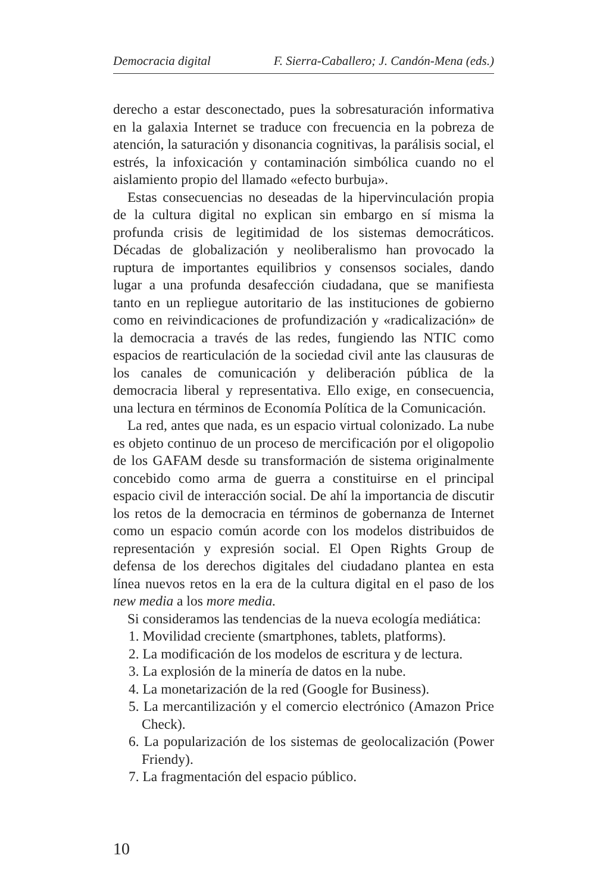Democracia digital F. Sierra-Caballero; J. Candón-Mena (eds.)
derecho a estar desconectado, pues la sobresaturación informativa en la galaxia Internet se traduce con frecuencia en la pobreza de atención, la saturación y disonancia cognitivas, la parálisis social, el estrés, la infoxicación y contaminación simbólica cuando no el aislamiento propio del llamado «efecto burbuja».
Estas consecuencias no deseadas de la hipervinculación propia de la cultura digital no explican sin embargo en sí misma la profunda crisis de legitimidad de los sistemas democráticos. Décadas de globalización y neoliberalismo han provocado la ruptura de importantes equilibrios y consensos sociales, dando lugar a una profunda desafección ciudadana, que se manifiesta tanto en un repliegue autoritario de las instituciones de gobierno como en reivindicaciones de profundización y «radicalización» de la democracia a través de las redes, fungiendo las NTIC como espacios de rearticulación de la sociedad civil ante las clausuras de los canales de comunicación y deliberación pública de la democracia liberal y representativa. Ello exige, en consecuencia, una lectura en términos de Economía Política de la Comunicación.
La red, antes que nada, es un espacio virtual colonizado. La nube es objeto continuo de un proceso de mercificación por el oligopolio de los GAFAM desde su transformación de sistema originalmente concebido como arma de guerra a constituirse en el principal espacio civil de interacción social. De ahí la importancia de discutir los retos de la democracia en términos de gobernanza de Internet como un espacio común acorde con los modelos distribuidos de representación y expresión social. El Open Rights Group de defensa de los derechos digitales del ciudadano plantea en esta línea nuevos retos en la era de la cultura digital en el paso de los new media a los more media.
Si consideramos las tendencias de la nueva ecología mediática:
1. Movilidad creciente (smartphones, tablets, platforms).
2. La modificación de los modelos de escritura y de lectura.
3. La explosión de la minería de datos en la nube.
4. La monetarización de la red (Google for Business).
5. La mercantilización y el comercio electrónico (Amazon Price Check).
6. La popularización de los sistemas de geolocalización (Power Friendy).
7. La fragmentación del espacio público.
10